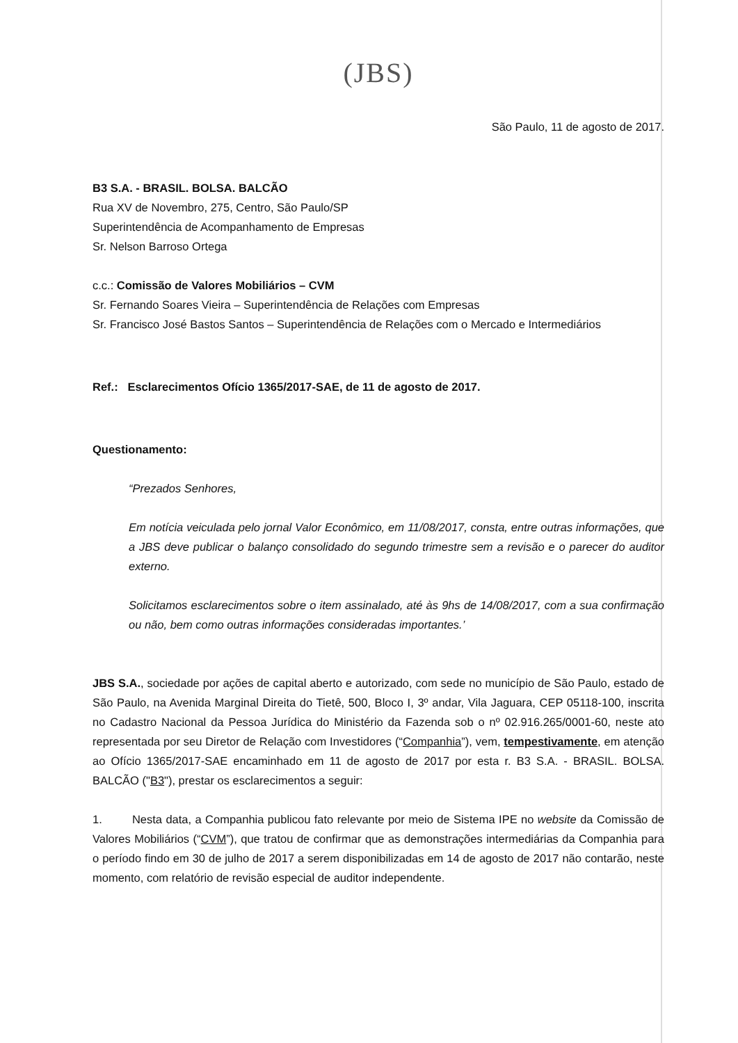(JBS)
São Paulo, 11 de agosto de 2017.
B3 S.A. - BRASIL. BOLSA. BALCÃO
Rua XV de Novembro, 275, Centro, São Paulo/SP
Superintendência de Acompanhamento de Empresas
Sr. Nelson Barroso Ortega
c.c.: Comissão de Valores Mobiliários – CVM
Sr. Fernando Soares Vieira – Superintendência de Relações com Empresas
Sr. Francisco José Bastos Santos – Superintendência de Relações com o Mercado e Intermediários
Ref.: Esclarecimentos Ofício 1365/2017-SAE, de 11 de agosto de 2017.
Questionamento:
“Prezados Senhores,
Em notícia veiculada pelo jornal Valor Econômico, em 11/08/2017, consta, entre outras informações, que a JBS deve publicar o balanço consolidado do segundo trimestre sem a revisão e o parecer do auditor externo.
Solicitamos esclarecimentos sobre o item assinalado, até às 9hs de 14/08/2017, com a sua confirmação ou não, bem como outras informações consideradas importantes.’
JBS S.A., sociedade por ações de capital aberto e autorizado, com sede no município de São Paulo, estado de São Paulo, na Avenida Marginal Direita do Tietê, 500, Bloco I, 3º andar, Vila Jaguara, CEP 05118-100, inscrita no Cadastro Nacional da Pessoa Jurídica do Ministério da Fazenda sob o nº 02.916.265/0001-60, neste ato representada por seu Diretor de Relação com Investidores (“Companhia”), vem, tempestivamente, em atenção ao Ofício 1365/2017-SAE encaminhado em 11 de agosto de 2017 por esta r. B3 S.A. - BRASIL. BOLSA. BALCÃO ("B3"), prestar os esclarecimentos a seguir:
1. Nesta data, a Companhia publicou fato relevante por meio de Sistema IPE no website da Comissão de Valores Mobiliários (“CVM”), que tratou de confirmar que as demonstrações intermediárias da Companhia para o período findo em 30 de julho de 2017 a serem disponibilizadas em 14 de agosto de 2017 não contarão, neste momento, com relatório de revisão especial de auditor independente.